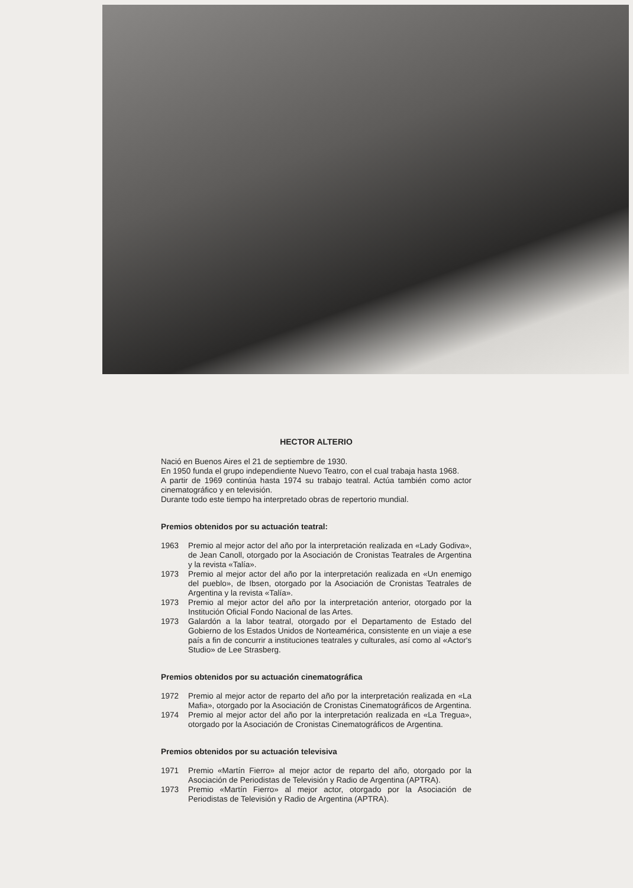HECTOR ALTERIO
Nació en Buenos Aires el 21 de septiembre de 1930.
En 1950 funda el grupo independiente Nuevo Teatro, con el cual trabaja hasta 1968.
A partir de 1969 continúa hasta 1974 su trabajo teatral. Actúa también como actor cinematográfico y en televisión.
Durante todo este tiempo ha interpretado obras de repertorio mundial.
Premios obtenidos por su actuación teatral:
1963 Premio al mejor actor del año por la interpretación realizada en «Lady Godiva», de Jean Canoll, otorgado por la Asociación de Cronistas Teatrales de Argentina y la revista «Talía».
1973 Premio al mejor actor del año por la interpretación realizada en «Un enemigo del pueblo», de Ibsen, otorgado por la Asociación de Cronistas Teatrales de Argentina y la revista «Talía».
1973 Premio al mejor actor del año por la interpretación anterior, otorgado por la Institución Oficial Fondo Nacional de las Artes.
1973 Galardón a la labor teatral, otorgado por el Departamento de Estado del Gobierno de los Estados Unidos de Norteamérica, consistente en un viaje a ese país a fin de concurrir a instituciones teatrales y culturales, así como al «Actor's Studio» de Lee Strasberg.
Premios obtenidos por su actuación cinematográfica
1972 Premio al mejor actor de reparto del año por la interpretación realizada en «La Mafia», otorgado por la Asociación de Cronistas Cinematográficos de Argentina.
1974 Premio al mejor actor del año por la interpretación realizada en «La Tregua», otorgado por la Asociación de Cronistas Cinematográficos de Argentina.
Premios obtenidos por su actuación televisiva
1971 Premio «Martín Fierro» al mejor actor de reparto del año, otorgado por la Asociación de Periodistas de Televisión y Radio de Argentina (APTRA).
1973 Premio «Martín Fierro» al mejor actor, otorgado por la Asociación de Periodistas de Televisión y Radio de Argentina (APTRA).